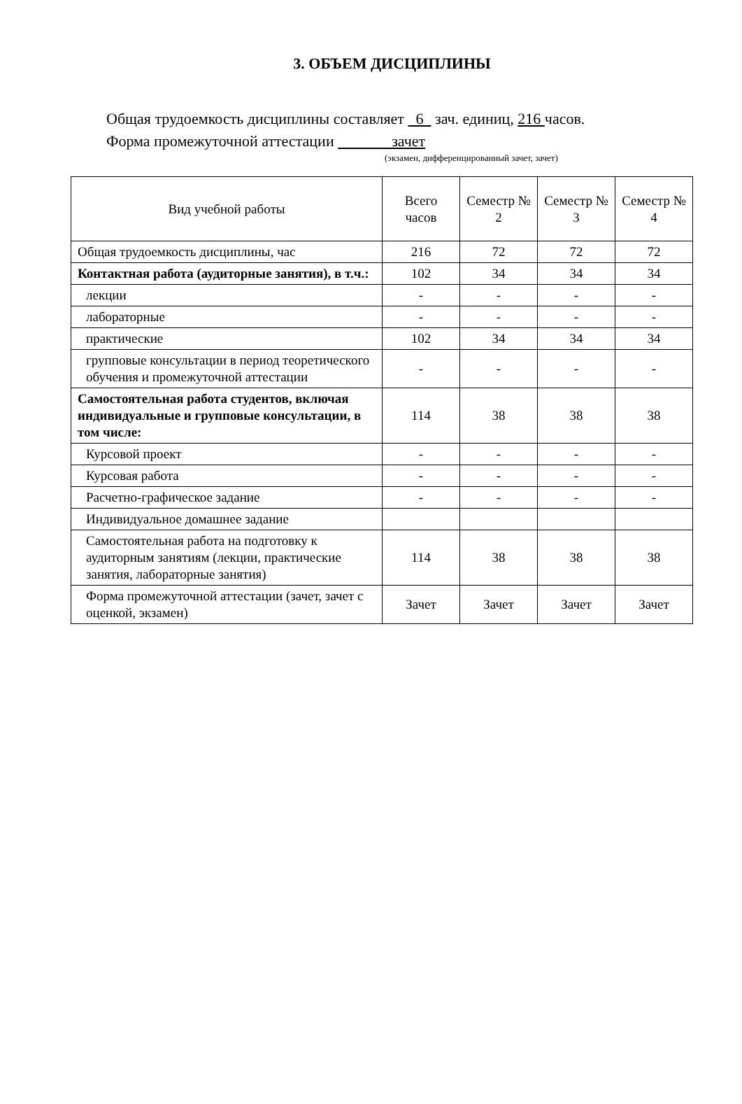3. ОБЪЕМ ДИСЦИПЛИНЫ
Общая трудоемкость дисциплины составляет 6 зач. единиц, 216 часов.
Форма промежуточной аттестации зачет
(экзамен, дифференцированный зачет, зачет)
| Вид учебной работы | Всего часов | Семестр № 2 | Семестр № 3 | Семестр № 4 |
| --- | --- | --- | --- | --- |
| Общая трудоемкость дисциплины, час | 216 | 72 | 72 | 72 |
| Контактная работа (аудиторные занятия), в т.ч.: | 102 | 34 | 34 | 34 |
| лекции | - | - | - | - |
| лабораторные | - | - | - | - |
| практические | 102 | 34 | 34 | 34 |
| групповые консультации в период теоретического обучения и промежуточной аттестации | - | - | - | - |
| Самостоятельная работа студентов, включая индивидуальные и групповые консультации, в том числе: | 114 | 38 | 38 | 38 |
| Курсовой проект | - | - | - | - |
| Курсовая работа | - | - | - | - |
| Расчетно-графическое задание | - | - | - | - |
| Индивидуальное домашнее задание | | | | |
| Самостоятельная работа на подготовку к аудиторным занятиям (лекции, практические занятия, лабораторные занятия) | 114 | 38 | 38 | 38 |
| Форма промежуточной аттестации (зачет, зачет с оценкой, экзамен) | Зачет | Зачет | Зачет | Зачет |